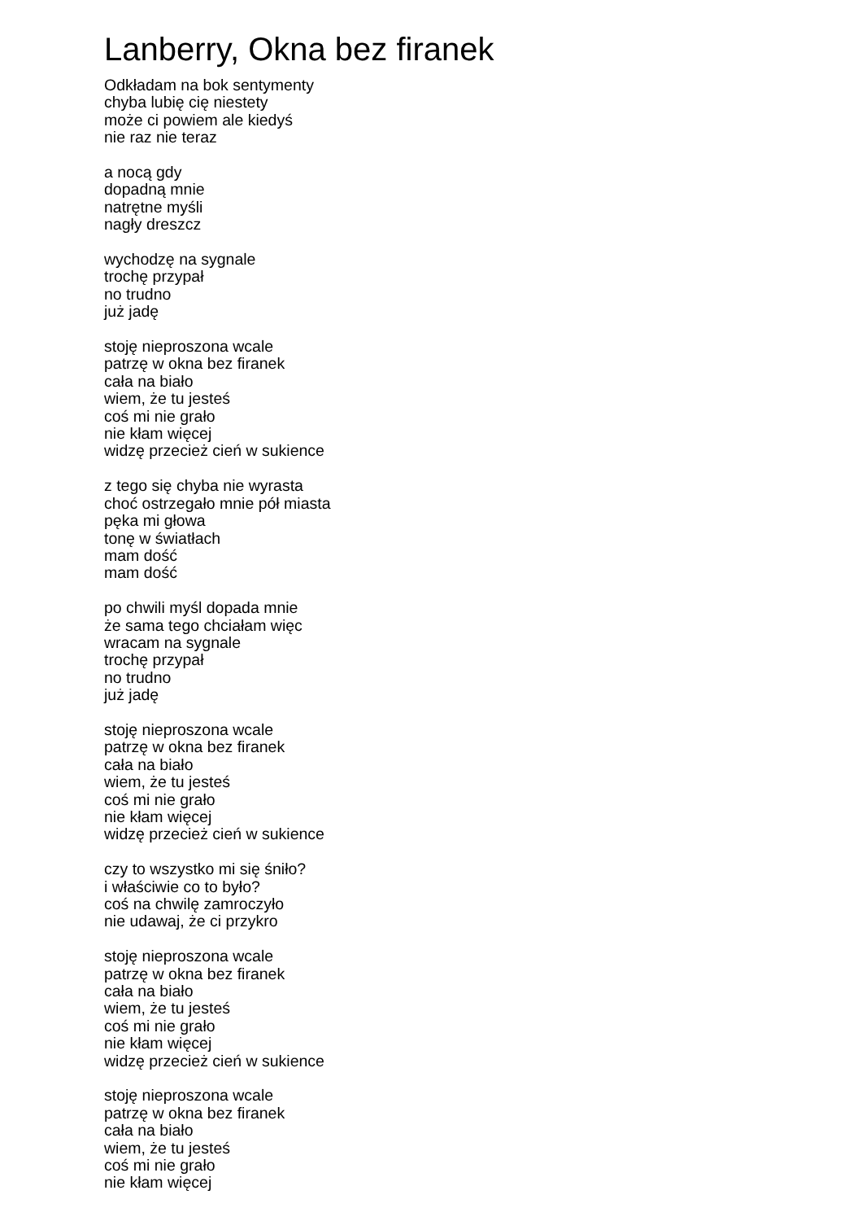Lanberry, Okna bez firanek
Odkładam na bok sentymenty
chyba lubię cię niestety
może ci powiem ale kiedyś
nie raz nie teraz
a nocą gdy
dopadną mnie
natrętne myśli
nagły dreszcz
wychodzę na sygnale
trochę przypał
no trudno
już jadę
stoję nieproszona wcale
patrzę w okna bez firanek
cała na biało
wiem, że tu jesteś
coś mi nie grało
nie kłam więcej
widzę przecież cień w sukience
z tego się chyba nie wyrasta
choć ostrzegało mnie pół miasta
pęka mi głowa
tonę w światłach
mam dość
mam dość
po chwili myśl dopada mnie
że sama tego chciałam więc
wracam na sygnale
trochę przypał
no trudno
już jadę
stoję nieproszona wcale
patrzę w okna bez firanek
cała na biało
wiem, że tu jesteś
coś mi nie grało
nie kłam więcej
widzę przecież cień w sukience
czy to wszystko mi się śniło?
i właściwie co to było?
coś na chwilę zamroczyło
nie udawaj, że ci przykro
stoję nieproszona wcale
patrzę w okna bez firanek
cała na biało
wiem, że tu jesteś
coś mi nie grało
nie kłam więcej
widzę przecież cień w sukience
stoję nieproszona wcale
patrzę w okna bez firanek
cała na biało
wiem, że tu jesteś
coś mi nie grało
nie kłam więcej